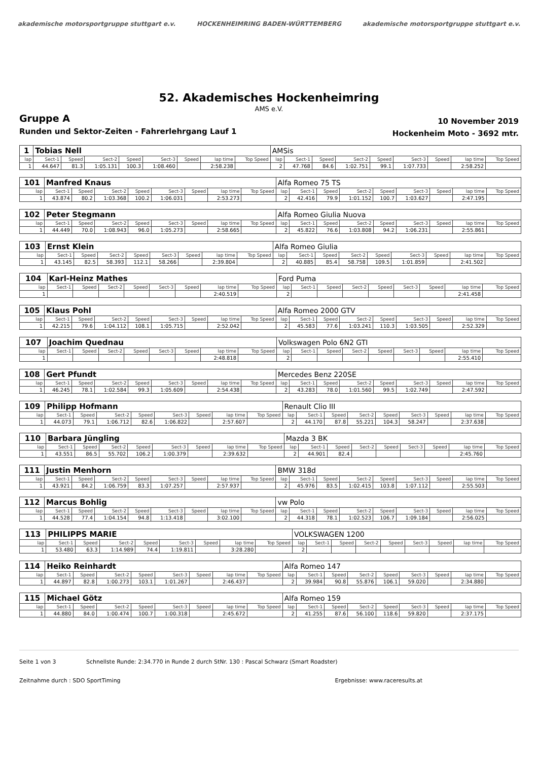akademische motorsportgruppe stuttgart e.v. HOCKENHEIMRING BADEN-WÜRTTEMBERG akademische motorsportgruppe stuttgart e.v.
52. Akademisches Hockenheimring
AMS e.V.
Gruppe A
Runden und Sektor-Zeiten - Fahrerlehrgang Lauf 1
10 November 2019
Hockenheim Moto - 3692 mtr.
| 1 | Tobias Nell | | | | | | | | AMSis | | | | | | | | |
| lap | Sect-1 | Speed | Sect-2 | Speed | Sect-3 | Speed | lap time | Top Speed | lap | Sect-1 | Speed | Sect-2 | Speed | Sect-3 | Speed | lap time | Top Speed |
| 1 | 44.647 | 81.3 | 1:05.131 | 100.3 | 1:08.460 | | 2:58.238 | | 2 | 47.768 | 84.6 | 1:02.751 | 99.1 | 1:07.733 | | 2:58.252 | |
| 101 | Manfred Knaus | | | | | | | | Alfa Romeo 75 TS | | | | | | | | |
| lap | Sect-1 | Speed | Sect-2 | Speed | Sect-3 | Speed | lap time | Top Speed | lap | Sect-1 | Speed | Sect-2 | Speed | Sect-3 | Speed | lap time | Top Speed |
| 1 | 43.874 | 80.2 | 1:03.368 | 100.2 | 1:06.031 | | 2:53.273 | | 2 | 42.416 | 79.9 | 1:01.152 | 100.7 | 1:03.627 | | 2:47.195 | |
| 102 | Peter Stegmann | | | | | | | | Alfa Romeo Giulia Nuova | | | | | | | | |
| lap | Sect-1 | Speed | Sect-2 | Speed | Sect-3 | Speed | lap time | Top Speed | lap | Sect-1 | Speed | Sect-2 | Speed | Sect-3 | Speed | lap time | Top Speed |
| 1 | 44.449 | 70.0 | 1:08.943 | 96.0 | 1:05.273 | | 2:58.665 | | 2 | 45.822 | 76.6 | 1:03.808 | 94.2 | 1:06.231 | | 2:55.861 | |
| 103 | Ernst Klein | | | | | | | | Alfa Romeo Giulia | | | | | | | | |
| lap | Sect-1 | Speed | Sect-2 | Speed | Sect-3 | Speed | lap time | Top Speed | lap | Sect-1 | Speed | Sect-2 | Speed | Sect-3 | Speed | lap time | Top Speed |
| 1 | 43.145 | 82.5 | 58.393 | 112.1 | 58.266 | | 2:39.804 | | 2 | 40.885 | 85.4 | 58.758 | 109.5 | 1:01.859 | | 2:41.502 | |
| 104 | Karl-Heinz Mathes | | | | | | | | Ford Puma | | | | | | | | |
| lap | Sect-1 | Speed | Sect-2 | Speed | Sect-3 | Speed | lap time | Top Speed | lap | Sect-1 | Speed | Sect-2 | Speed | Sect-3 | Speed | lap time | Top Speed |
| 1 | | | | | | | 2:40.519 | | 2 | | | | | | | 2:41.458 | |
| 105 | Klaus Pohl | | | | | | | | Alfa Romeo 2000 GTV | | | | | | | | |
| lap | Sect-1 | Speed | Sect-2 | Speed | Sect-3 | Speed | lap time | Top Speed | lap | Sect-1 | Speed | Sect-2 | Speed | Sect-3 | Speed | lap time | Top Speed |
| 1 | 42.215 | 79.6 | 1:04.112 | 108.1 | 1:05.715 | | 2:52.042 | | 2 | 45.583 | 77.6 | 1:03.241 | 110.3 | 1:03.505 | | 2:52.329 | |
| 107 | Joachim Quednau | | | | | | | | Volkswagen Polo 6N2 GTI | | | | | | | | |
| lap | Sect-1 | Speed | Sect-2 | Speed | Sect-3 | Speed | lap time | Top Speed | lap | Sect-1 | Speed | Sect-2 | Speed | Sect-3 | Speed | lap time | Top Speed |
| 1 | | | | | | | 2:48.818 | | 2 | | | | | | | 2:55.410 | |
| 108 | Gert Pfundt | | | | | | | | Mercedes Benz 220SE | | | | | | | | |
| lap | Sect-1 | Speed | Sect-2 | Speed | Sect-3 | Speed | lap time | Top Speed | lap | Sect-1 | Speed | Sect-2 | Speed | Sect-3 | Speed | lap time | Top Speed |
| 1 | 46.245 | 78.1 | 1:02.584 | 99.3 | 1:05.609 | | 2:54.438 | | 2 | 43.283 | 78.0 | 1:01.560 | 99.5 | 1:02.749 | | 2:47.592 | |
| 109 | Philipp Hofmann | | | | | | | | Renault Clio III | | | | | | | | |
| lap | Sect-1 | Speed | Sect-2 | Speed | Sect-3 | Speed | lap time | Top Speed | lap | Sect-1 | Speed | Sect-2 | Speed | Sect-3 | Speed | lap time | Top Speed |
| 1 | 44.073 | 79.1 | 1:06.712 | 82.6 | 1:06.822 | | 2:57.607 | | 2 | 44.170 | 87.8 | 55.221 | 104.3 | 58.247 | | 2:37.638 | |
| 110 | Barbara Jüngling | | | | | | | | Mazda 3 BK | | | | | | | | |
| lap | Sect-1 | Speed | Sect-2 | Speed | Sect-3 | Speed | lap time | Top Speed | lap | Sect-1 | Speed | Sect-2 | Speed | Sect-3 | Speed | lap time | Top Speed |
| 1 | 43.551 | 86.5 | 55.702 | 106.2 | 1:00.379 | | 2:39.632 | | 2 | 44.901 | 82.4 | | | | | 2:45.760 | |
| 111 | Justin Menhorn | | | | | | | | BMW 318d | | | | | | | | |
| lap | Sect-1 | Speed | Sect-2 | Speed | Sect-3 | Speed | lap time | Top Speed | lap | Sect-1 | Speed | Sect-2 | Speed | Sect-3 | Speed | lap time | Top Speed |
| 1 | 43.921 | 84.2 | 1:06.759 | 83.3 | 1:07.257 | | 2:57.937 | | 2 | 45.976 | 83.5 | 1:02.415 | 103.8 | 1:07.112 | | 2:55.503 | |
| 112 | Marcus Bohlig | | | | | | | | vw Polo | | | | | | | | |
| lap | Sect-1 | Speed | Sect-2 | Speed | Sect-3 | Speed | lap time | Top Speed | lap | Sect-1 | Speed | Sect-2 | Speed | Sect-3 | Speed | lap time | Top Speed |
| 1 | 44.528 | 77.4 | 1:04.154 | 94.8 | 1:13.418 | | 3:02.100 | | 2 | 44.318 | 78.1 | 1:02.523 | 106.7 | 1:09.184 | | 2:56.025 | |
| 113 | PHILIPPS MARIE | | | | | | | | VOLKSWAGEN 1200 | | | | | | | | |
| lap | Sect-1 | Speed | Sect-2 | Speed | Sect-3 | Speed | lap time | Top Speed | lap | Sect-1 | Speed | Sect-2 | Speed | Sect-3 | Speed | lap time | Top Speed |
| 1 | 53.480 | 63.3 | 1:14.989 | 74.4 | 1:19.811 | | 3:28.280 | | 2 | | | | | | | | |
| 114 | Heiko Reinhardt | | | | | | | | Alfa Romeo 147 | | | | | | | | |
| lap | Sect-1 | Speed | Sect-2 | Speed | Sect-3 | Speed | lap time | Top Speed | lap | Sect-1 | Speed | Sect-2 | Speed | Sect-3 | Speed | lap time | Top Speed |
| 1 | 44.897 | 82.8 | 1:00.273 | 103.1 | 1:01.267 | | 2:46.437 | | 2 | 39.984 | 90.8 | 55.876 | 106.1 | 59.020 | | 2:34.880 | |
| 115 | Michael Götz | | | | | | | | Alfa Romeo 159 | | | | | | | | |
| lap | Sect-1 | Speed | Sect-2 | Speed | Sect-3 | Speed | lap time | Top Speed | lap | Sect-1 | Speed | Sect-2 | Speed | Sect-3 | Speed | lap time | Top Speed |
| 1 | 44.880 | 84.0 | 1:00.474 | 100.7 | 1:00.318 | | 2:45.672 | | 2 | 41.255 | 87.6 | 56.100 | 118.6 | 59.820 | | 2:37.175 | |
Seite 1 von 3 Schnellste Runde: 2:34.770 in Runde 2 durch StNr. 130 : Pascal Schwarz (Smart Roadster)
Zeitnahme durch : SDO SportTiming Ergebnisse: www.raceresults.at